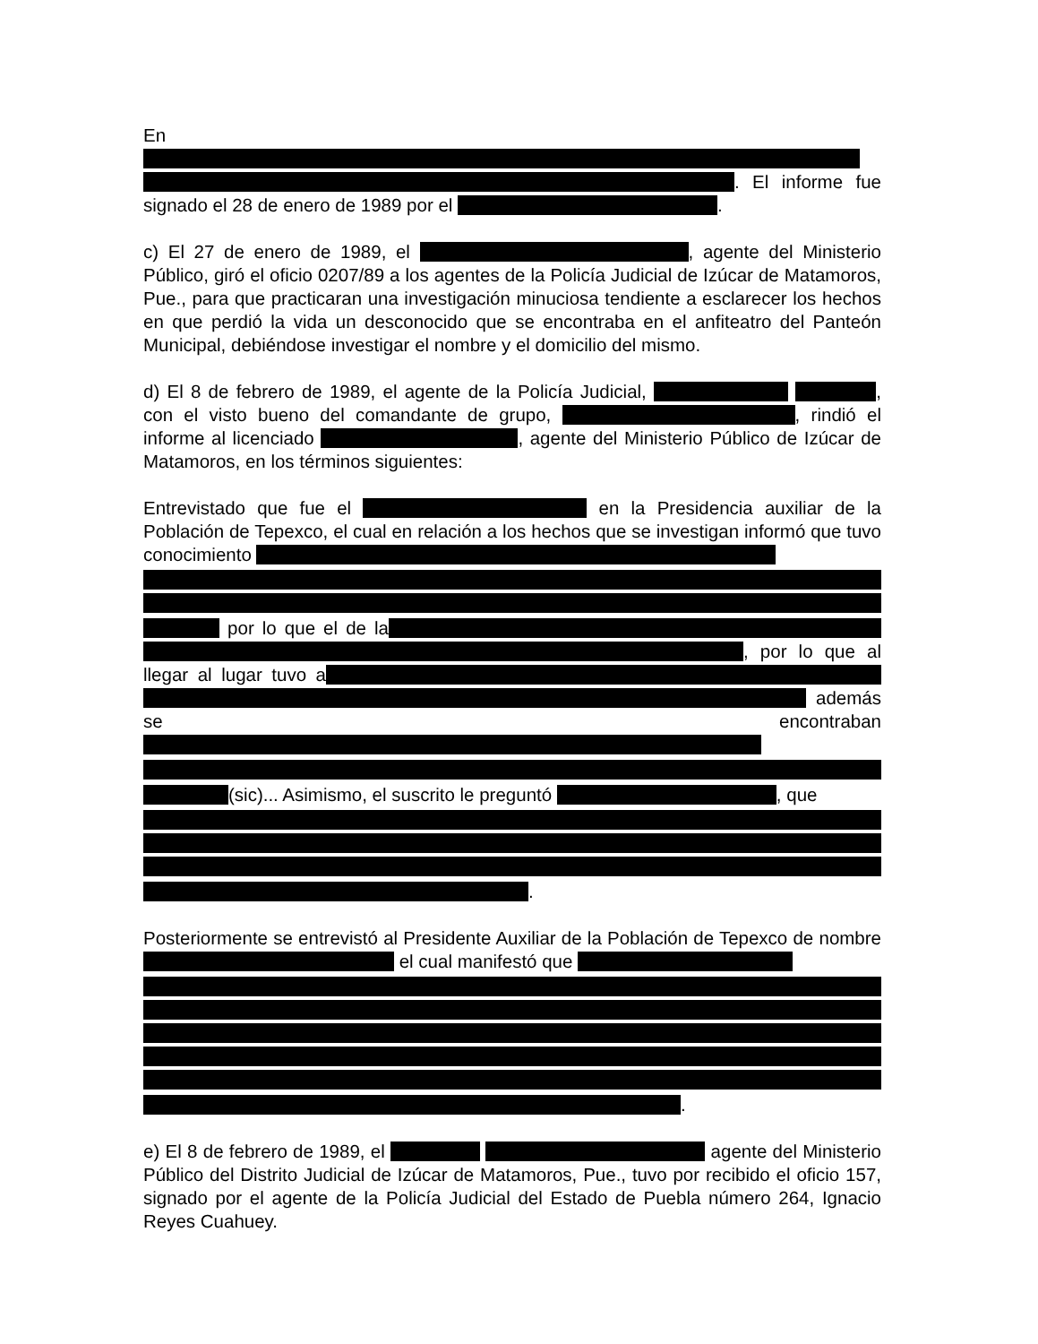En
. El informe fue signado el 28 de enero de 1989 por el .
c) El 27 de enero de 1989, el , agente del Ministerio Público, giró el oficio 0207/89 a los agentes de la Policía Judicial de Izúcar de Matamoros, Pue., para que practicaran una investigación minuciosa tendiente a esclarecer los hechos en que perdió la vida un desconocido que se encontraba en el anfiteatro del Panteón Municipal, debiéndose investigar el nombre y el domicilio del mismo.
d) El 8 de febrero de 1989, el agente de la Policía Judicial, , con el visto bueno del comandante de grupo, , rindió el informe al licenciado , agente del Ministerio Público de Izúcar de Matamoros, en los términos siguientes:
Entrevistado que fue el en la Presidencia auxiliar de la Población de Tepexco, el cual en relación a los hechos que se investigan informó que tuvo conocimiento por lo que el de la , por lo que al llegar al lugar tuvo a además se encontraban (sic)... Asimismo, el suscrito le preguntó , que .
Posteriormente se entrevistó al Presidente Auxiliar de la Población de Tepexco de nombre el cual manifestó que .
e) El 8 de febrero de 1989, el agente del Ministerio Público del Distrito Judicial de Izúcar de Matamoros, Pue., tuvo por recibido el oficio 157, signado por el agente de la Policía Judicial del Estado de Puebla número 264, Ignacio Reyes Cuahuey.